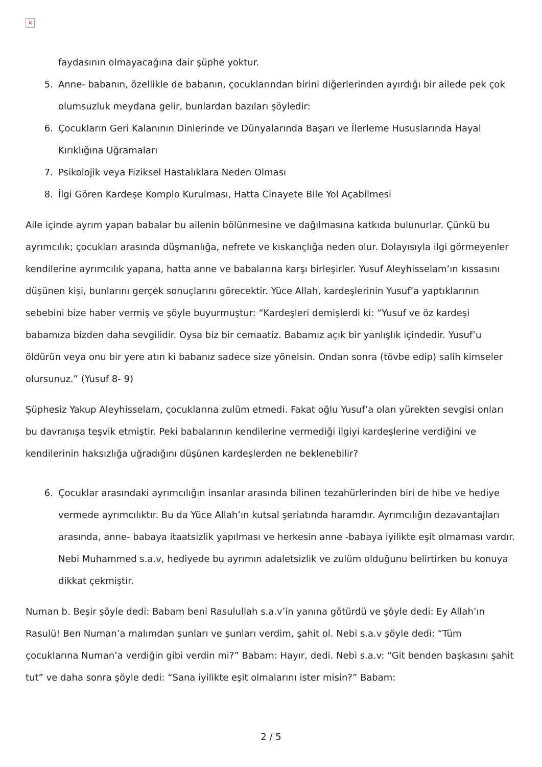×
faydasının olmayacağına dair şüphe yoktur.
5. Anne- babanın, özellikle de babanın, çocuklarından birini diğerlerinden ayırdığı bir ailede pek çok olumsuzluk meydana gelir, bunlardan bazıları şöyledir:
6. Çocukların Geri Kalanının Dinlerinde ve Dünyalarında Başarı ve İlerleme Hususlarında Hayal Kırıklığına Uğramaları
7. Psikolojik veya Fiziksel Hastalıklara Neden Olması
8. İlgi Gören Kardeşe Komplo Kurulması, Hatta Cinayete Bile Yol Açabilmesi
Aile içinde ayrım yapan babalar bu ailenin bölünmesine ve dağılmasına katkıda bulunurlar. Çünkü bu ayrımcılık; çocukları arasında düşmanlığa, nefrete ve kıskançlığa neden olur. Dolayısıyla ilgi görmeyenler kendilerine ayrımcılık yapana, hatta anne ve babalarına karşı birleşirler. Yusuf Aleyhisselam’ın kıssasını düşünen kişi, bunlarını gerçek sonuçlarını görecektir. Yüce Allah, kardeşlerinin Yusuf’a yaptıklarının sebebini bize haber vermiş ve şöyle buyurmuştur: “Kardeşleri demişlerdi ki: “Yusuf ve öz kardeşi babamıza bizden daha sevgilidir. Oysa biz bir cemaatiz. Babamız açık bir yanlışlık içindedir. Yusuf’u öldürün veya onu bir yere atın ki babanız sadece size yönelsin. Ondan sonra (tövbe edip) salih kimseler olursunuz.” (Yusuf 8- 9)
Şüphesiz Yakup Aleyhisselam, çocuklarına zulüm etmedi. Fakat oğlu Yusuf’a olan yürekten sevgisi onları bu davranışa teşvik etmiştir. Peki babalarının kendilerine vermediği ilgiyi kardeşlerine verdiğini ve kendilerinin haksızlığa uğradığını düşünen kardeşlerden ne beklenebilir?
6. Çocuklar arasındaki ayrımcılığın insanlar arasında bilinen tezahürlerinden biri de hibe ve hediye vermede ayrımcılıktır. Bu da Yüce Allah’ın kutsal şeriatında haramdır. Ayrımcılığın dezavantajları arasında, anne- babaya itaatsizlik yapılması ve herkesin anne -babaya iyilikte eşit olmaması vardır. Nebi Muhammed s.a.v, hediyede bu ayrımın adaletsizlik ve zulüm olduğunu belirtirken bu konuya dikkat çekmiştir.
Numan b. Beşir şöyle dedi: Babam beni Rasulullah s.a.v’in yanına götürdü ve şöyle dedi: Ey Allah’ın Rasulü! Ben Numan’a malımdan şunları ve şunları verdim, şahit ol. Nebi s.a.v şöyle dedi: “Tüm çocuklarına Numan’a verdiğin gibi verdin mi?” Babam: Hayır, dedi. Nebi s.a.v: “Git benden başkasını şahit tut” ve daha sonra şöyle dedi: “Sana iyilikte eşit olmalarını ister misin?” Babam:
2 / 5